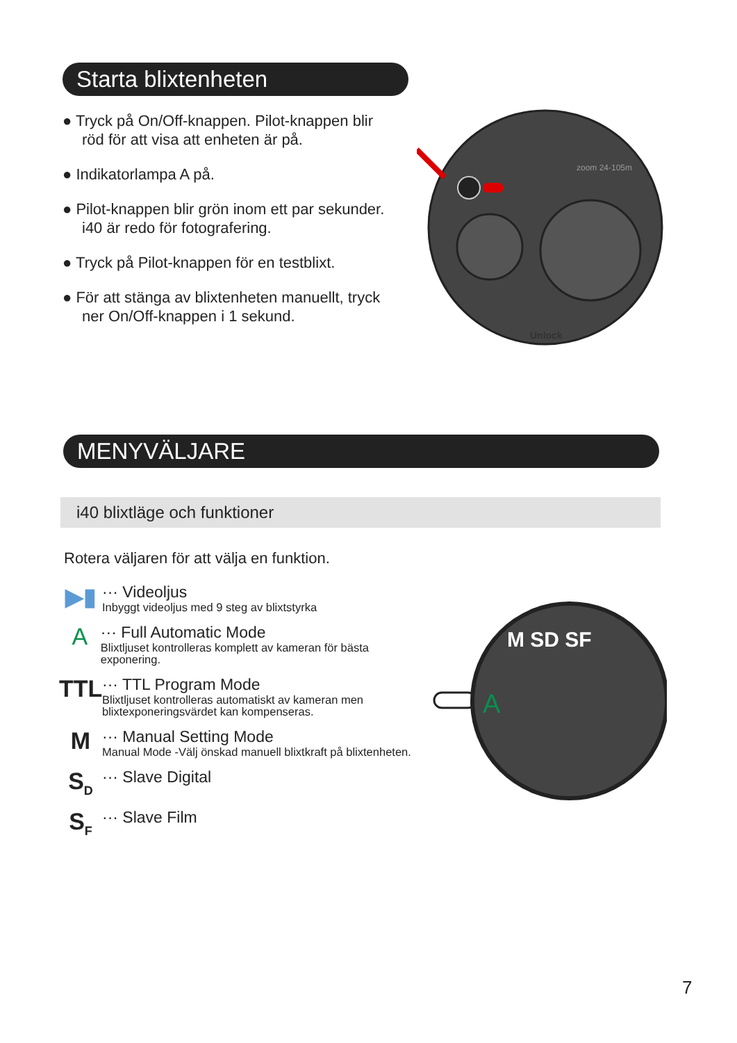Starta blixtenheten
● Tryck på On/Off-knappen. Pilot-knappen blir röd för att visa att enheten är på.
● Indikatorlampa A på.
● Pilot-knappen blir grön inom ett par sekunder. i40 är redo för fotografering.
● Tryck på Pilot-knappen för en testblixt.
● För att stänga av blixtenheten manuellt, tryck ner On/Off-knappen i 1 sekund.
zoom 24-105m
Unlock
MENYVÄLJARE
i40 blixtläge och funktioner
Rotera väljaren för att välja en funktion.
▶▮
··· Videoljus
Inbyggt videoljus med 9 steg av blixtstyrka
A
··· Full Automatic Mode
Blixtljuset kontrolleras komplett av kameran för bästa exponering.
TTL
··· TTL Program Mode
Blixtljuset kontrolleras automatiskt av kameran men blixtexponeringsvärdet kan kompenseras.
M
··· Manual Setting Mode
Manual Mode -Välj önskad manuell blixtkraft på blixtenheten.
S<sub>D</sub>
··· Slave Digital
S<sub>F</sub>
··· Slave Film
A
M SD SF
7